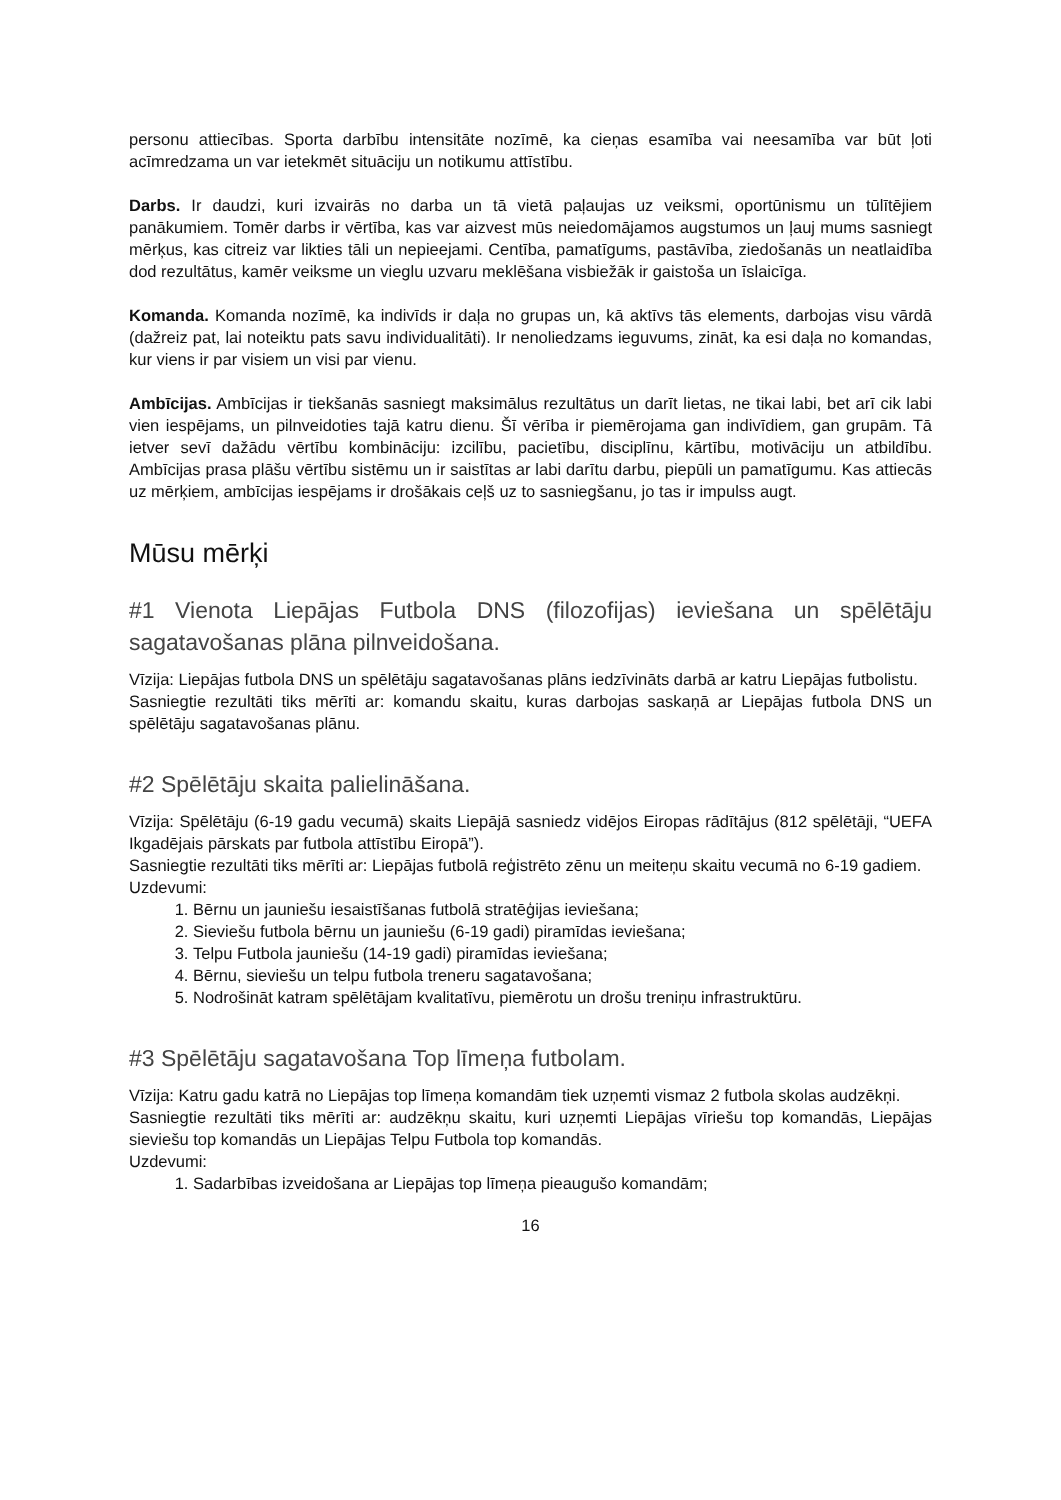personu attiecības. Sporta darbību intensitāte nozīmē, ka cieņas esamība vai neesamība var būt ļoti acīmredzama un var ietekmēt situāciju un notikumu attīstību.
Darbs. Ir daudzi, kuri izvairās no darba un tā vietā paļaujas uz veiksmi, oportūnismu un tūlītējiem panākumiem. Tomēr darbs ir vērtība, kas var aizvest mūs neiedomājamos augstumos un ļauj mums sasniegt mērķus, kas citreiz var likties tāli un nepieejami. Centība, pamatīgums, pastāvība, ziedošanās un neatlaidība dod rezultātus, kamēr veiksme un vieglu uzvaru meklēšana visbiežāk ir gaistoša un īslaicīga.
Komanda. Komanda nozīmē, ka indivīds ir daļa no grupas un, kā aktīvs tās elements, darbojas visu vārdā (dažreiz pat, lai noteiktu pats savu individualitāti). Ir nenoliedzams ieguvums, zināt, ka esi daļa no komandas, kur viens ir par visiem un visi par vienu.
Ambīcijas. Ambīcijas ir tiekšanās sasniegt maksimālus rezultātus un darīt lietas, ne tikai labi, bet arī cik labi vien iespējams, un pilnveidoties tajā katru dienu. Šī vērība ir piemērojama gan indivīdiem, gan grupām. Tā ietver sevī dažādu vērtību kombināciju: izcilību, pacietību, disciplīnu, kārtību, motivāciju un atbildību. Ambīcijas prasa plāšu vērtību sistēmu un ir saistītas ar labi darītu darbu, piepūli un pamatīgumu. Kas attiecās uz mērķiem, ambīcijas iespējams ir drošākais ceļš uz to sasniegšanu, jo tas ir impulss augt.
Mūsu mērķi
#1 Vienota Liepājas Futbola DNS (filozofijas) ieviešana un spēlētāju sagatavošanas plāna pilnveidošana.
Vīzija: Liepājas futbola DNS un spēlētāju sagatavošanas plāns iedzīvināts darbā ar katru Liepājas futbolistu.
Sasniegtie rezultāti tiks mērīti ar: komandu skaitu, kuras darbojas saskaņā ar Liepājas futbola DNS un spēlētāju sagatavošanas plānu.
#2 Spēlētāju skaita palielināšana.
Vīzija: Spēlētāju (6-19 gadu vecumā) skaits Liepājā sasniedz vidējos Eiropas rādītājus (812 spēlētāji, “UEFA Ikgadējais pārskats par futbola attīstību Eiropā”).
Sasniegtie rezultāti tiks mērīti ar: Liepājas futbolā reģistrēto zēnu un meiteņu skaitu vecumā no 6-19 gadiem.
Uzdevumi:
1. Bērnu un jauniešu iesaistīšanas futbolā stratēģijas ieviešana;
2. Sieviešu futbola bērnu un jauniešu (6-19 gadi) piramīdas ieviešana;
3. Telpu Futbola jauniešu (14-19 gadi) piramīdas ieviešana;
4. Bērnu, sieviešu un telpu futbola treneru sagatavošana;
5. Nodrošināt katram spēlētājam kvalitatīvu, piemērotu un drošu treniņu infrastruktūru.
#3 Spēlētāju sagatavošana Top līmeņa futbolam.
Vīzija: Katru gadu katrā no Liepājas top līmeņa komandām tiek uzņemti vismaz 2 futbola skolas audzēkņi.
Sasniegtie rezultāti tiks mērīti ar: audzēkņu skaitu, kuri uzņemti Liepājas vīriešu top komandās, Liepājas sieviešu top komandās un Liepājas Telpu Futbola top komandās.
Uzdevumi:
1. Sadarbības izveidošana ar Liepājas top līmeņa pieaugušo komandām;
16